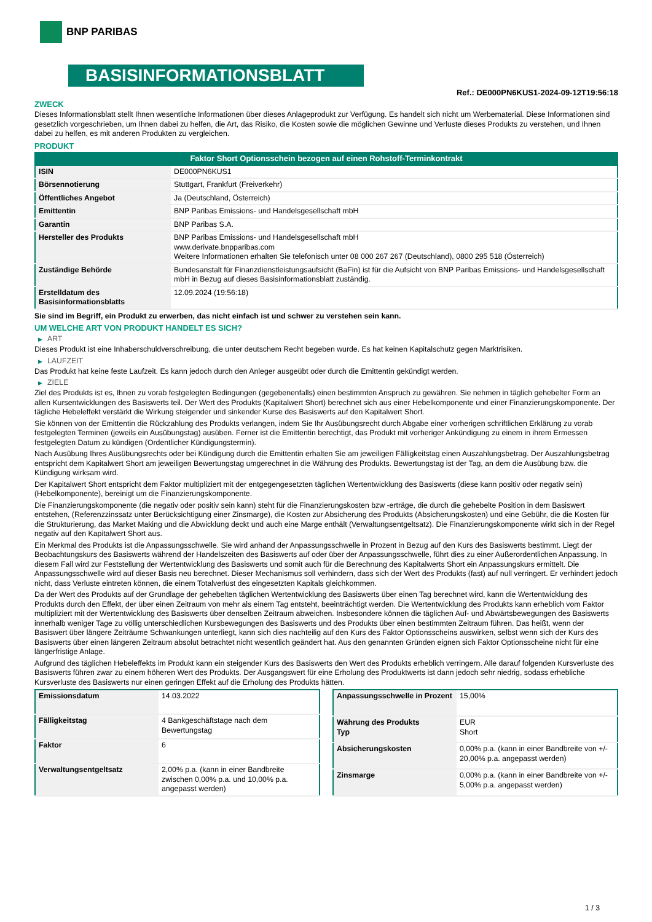BNP PARIBAS
BASISINFORMATIONSBLATT
Ref.: DE000PN6KUS1-2024-09-12T19:56:18
ZWECK
Dieses Informationsblatt stellt Ihnen wesentliche Informationen über dieses Anlageprodukt zur Verfügung. Es handelt sich nicht um Werbematerial. Diese Informationen sind gesetzlich vorgeschrieben, um Ihnen dabei zu helfen, die Art, das Risiko, die Kosten sowie die möglichen Gewinne und Verluste dieses Produkts zu verstehen, und Ihnen dabei zu helfen, es mit anderen Produkten zu vergleichen.
PRODUKT
Faktor Short Optionsschein bezogen auf einen Rohstoff-Terminkontrakt
| ISIN | DE000PN6KUS1 |
| Börsennotierung | Stuttgart, Frankfurt (Freiverkehr) |
| Öffentliches Angebot | Ja (Deutschland, Österreich) |
| Emittentin | BNP Paribas Emissions- und Handelsgesellschaft mbH |
| Garantin | BNP Paribas S.A. |
| Hersteller des Produkts | BNP Paribas Emissions- und Handelsgesellschaft mbH www.derivate.bnpparibas.com Weitere Informationen erhalten Sie telefonisch unter 08 000 267 267 (Deutschland), 0800 295 518 (Österreich) |
| Zuständige Behörde | Bundesanstalt für Finanzdienstleistungsaufsicht (BaFin) ist für die Aufsicht von BNP Paribas Emissions- und Handelsgesellschaft mbH in Bezug auf dieses Basisinformationsblatt zuständig. |
| Erstelldatum des Basisinformationsblatts | 12.09.2024 (19:56:18) |
Sie sind im Begriff, ein Produkt zu erwerben, das nicht einfach ist und schwer zu verstehen sein kann.
UM WELCHE ART VON PRODUKT HANDELT ES SICH?
▶ ART
Dieses Produkt ist eine Inhaberschuldverschreibung, die unter deutschem Recht begeben wurde. Es hat keinen Kapitalschutz gegen Marktrisiken.
▶ LAUFZEIT
Das Produkt hat keine feste Laufzeit. Es kann jedoch durch den Anleger ausgeübt oder durch die Emittentin gekündigt werden.
▶ ZIELE
Ziel des Produkts ist es, Ihnen zu vorab festgelegten Bedingungen (gegebenenfalls) einen bestimmten Anspruch zu gewähren. Sie nehmen in täglich gehebelter Form an allen Kursentwicklungen des Basiswerts teil. Der Wert des Produkts (Kapitalwert Short) berechnet sich aus einer Hebelkomponente und einer Finanzierungskomponente. Der tägliche Hebeleffekt verstärkt die Wirkung steigender und sinkender Kurse des Basiswerts auf den Kapitalwert Short.
Sie können von der Emittentin die Rückzahlung des Produkts verlangen, indem Sie Ihr Ausübungsrecht durch Abgabe einer vorherigen schriftlichen Erklärung zu vorab festgelegten Terminen (jeweils ein Ausübungstag) ausüben. Ferner ist die Emittentin berechtigt, das Produkt mit vorheriger Ankündigung zu einem in ihrem Ermessen festgelegten Datum zu kündigen (Ordentlicher Kündigungstermin).
Nach Ausübung Ihres Ausübungsrechts oder bei Kündigung durch die Emittentin erhalten Sie am jeweiligen Fälligkeitstag einen Auszahlungsbetrag. Der Auszahlungsbetrag entspricht dem Kapitalwert Short am jeweiligen Bewertungstag umgerechnet in die Währung des Produkts. Bewertungstag ist der Tag, an dem die Ausübung bzw. die Kündigung wirksam wird.
Der Kapitalwert Short entspricht dem Faktor multipliziert mit der entgegengesetzten täglichen Wertentwicklung des Basiswerts (diese kann positiv oder negativ sein) (Hebelkomponente), bereinigt um die Finanzierungskomponente.
Die Finanzierungskomponente (die negativ oder positiv sein kann) steht für die Finanzierungskosten bzw -erträge, die durch die gehebelte Position in dem Basiswert entstehen, (Referenzzinssatz unter Berücksichtigung einer Zinsmarge), die Kosten zur Absicherung des Produkts (Absicherungskosten) und eine Gebühr, die die Kosten für die Strukturierung, das Market Making und die Abwicklung deckt und auch eine Marge enthält (Verwaltungsentgeltsatz). Die Finanzierungskomponente wirkt sich in der Regel negativ auf den Kapitalwert Short aus.
Ein Merkmal des Produkts ist die Anpassungsschwelle. Sie wird anhand der Anpassungsschwelle in Prozent in Bezug auf den Kurs des Basiswerts bestimmt. Liegt der Beobachtungskurs des Basiswerts während der Handelszeiten des Basiswerts auf oder über der Anpassungsschwelle, führt dies zu einer Außerordentlichen Anpassung. In diesem Fall wird zur Feststellung der Wertentwicklung des Basiswerts und somit auch für die Berechnung des Kapitalwerts Short ein Anpassungskurs ermittelt. Die Anpassungsschwelle wird auf dieser Basis neu berechnet. Dieser Mechanismus soll verhindern, dass sich der Wert des Produkts (fast) auf null verringert. Er verhindert jedoch nicht, dass Verluste eintreten können, die einem Totalverlust des eingesetzten Kapitals gleichkommen.
Da der Wert des Produkts auf der Grundlage der gehebelten täglichen Wertentwicklung des Basiswerts über einen Tag berechnet wird, kann die Wertentwicklung des Produkts durch den Effekt, der über einen Zeitraum von mehr als einem Tag entsteht, beeinträchtigt werden. Die Wertentwicklung des Produkts kann erheblich vom Faktor multipliziert mit der Wertentwicklung des Basiswerts über denselben Zeitraum abweichen. Insbesondere können die täglichen Auf- und Abwärtsbewegungen des Basiswerts innerhalb weniger Tage zu völlig unterschiedlichen Kursbewegungen des Basiswerts und des Produkts über einen bestimmten Zeitraum führen. Das heißt, wenn der Basiswert über längere Zeiträume Schwankungen unterliegt, kann sich dies nachteilig auf den Kurs des Faktor Optionsscheins auswirken, selbst wenn sich der Kurs des Basiswerts über einen längeren Zeitraum absolut betrachtet nicht wesentlich geändert hat. Aus den genannten Gründen eignen sich Faktor Optionsscheine nicht für eine längerfristige Anlage.
Aufgrund des täglichen Hebeleffekts im Produkt kann ein steigender Kurs des Basiswerts den Wert des Produkts erheblich verringern. Alle darauf folgenden Kursverluste des Basiswerts führen zwar zu einem höheren Wert des Produkts. Der Ausgangswert für eine Erholung des Produktwerts ist dann jedoch sehr niedrig, sodass erhebliche Kursverluste des Basiswerts nur einen geringen Effekt auf die Erholung des Produkts hätten.
| Emissionsdatum | 14.03.2022 |
| Fälligkeitstag | 4 Bankgeschäftstage nach dem Bewertungstag |
| Faktor | 6 |
| Verwaltungsentgeltsatz | 2,00% p.a. (kann in einer Bandbreite zwischen 0,00% p.a. und 10,00% p.a. angepasst werden) |
| Anpassungsschwelle in Prozent | 15,00% |
| Währung des Produkts Typ | EUR Short |
| Absicherungskosten | 0,00% p.a. (kann in einer Bandbreite von +/- 20,00% p.a. angepasst werden) |
| Zinsmarge | 0,00% p.a. (kann in einer Bandbreite von +/- 5,00% p.a. angepasst werden) |
1 / 3